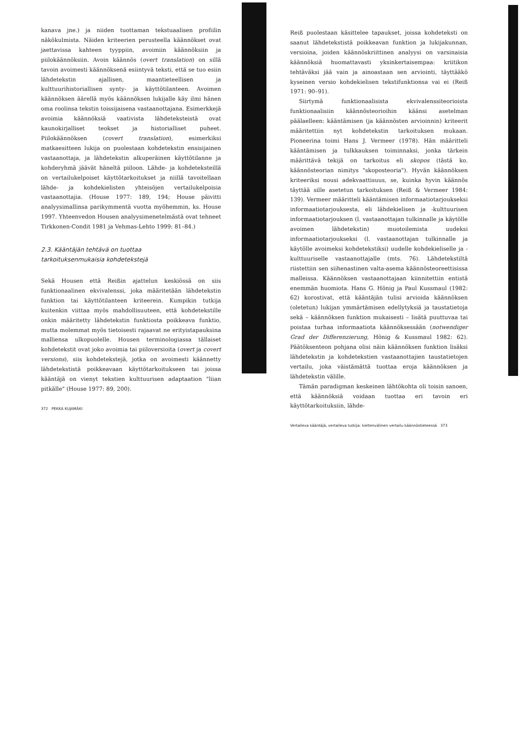kanava jne.) ja niiden tuottaman tekstuaalisen profiilin näkökulmista. Näiden kriteerien perusteella käännökset ovat jaettavissa kahteen tyyppiin, avoimiin käännöksiin ja piilokäännöksiin. Avoin käännös (overt translation) on sillä tavoin avoimesti käännöksenä esiintyvä teksti, että se tuo esiin lähdetekstin ajallisen, maantieteellisen ja kulttuurihistoriallisen synty- ja käyttötilanteen. Avoimen käännöksen äärellä myös käännöksen lukijalle käy ilmi hänen oma roolinsa tekstin toissijaisena vastaanottajana. Esimerkkejä avoimia käännöksiä vaativista lähdeteksteistä ovat kaunokirjalliset teokset ja historialliset puheet. Piilokäännöksen (covert translation), esimerkiksi matkaesitteen lukija on puolestaan kohdetekstin ensisijainen vastaanottaja, ja lähdetekstin alkuperäinen käyttötilanne ja kohderyhmä jäävät häneltä piiloon. Lähde- ja kohdeteksteillä on vertailukelpoiset käyttötarkoitukset ja niillä tavoitellaan lähde- ja kohdekielisten yhteisöjen vertailukelpoisia vastaanottajia. (House 1977: 189, 194; House päivitti analyysimallinsa parikymmentä vuotta myöhemmin, ks. House 1997. Yhteenvedon Housen analyysimenetelmästä ovat tehneet Tirkkonen-Condit 1981 ja Vehmas-Lehto 1999: 81–84.)
2.3. Kääntäjän tehtävä on tuottaa
tarkoituksenmukaisia kohdetekstejä
Sekä Housen että Reißin ajattelun keskiössä on siis funktionaalinen ekvivalenssi, joka määritetään lähdetekstin funktion tai käyttötilanteen kriteerein. Kumpikin tutkija kuitenkin viittaa myös mahdollisuuteen, että kohdetekstille onkin määritetty lähdetekstin funktiosta poikkeava funktio, mutta molemmat myös tietoisesti rajaavat ne erityistapauksina malliensa ulkopuolelle. Housen terminologiassa tällaiset kohdetekstit ovat joko avoimia tai piiloversioita (overt ja covert versions), siis kohdetekstejä, jotka on avoimesti käännetty lähdetekstistä poikkeavaan käyttötarkoitukseen tai joissa kääntäjä on vienyt tekstien kulttuurisen adaptaation "liian pitkälle" (House 1977: 89, 200).
372 PEKKA KUJAMÄKI
Reiß puolestaan käsittelee tapaukset, joissa kohdeteksti on saanut lähdetekstistä poikkeavan funktion ja lukijakunnan, versioina, joiden käännöskriittinen analyysi on varsinaisia käännöksiä huomattavasti yksinkertaisempaa: kriitikon tehtäväksi jää vain ja ainoastaan sen arviointi, täyttääkö kyseinen versio kohdekielisen tekstifunktionsa vai ei (Reiß 1971: 90–91).
Siirtymä funktionaalisista ekvivalenssiteorioista funktionaalisiin käännösteorioihin käänsi asetelman päälaelleen: kääntämisen (ja käännösten arvioinnin) kriteerit määritettiin nyt kohdetekstin tarkoituksen mukaan. Pioneerina toimi Hans J. Vermeer (1978). Hän määritteli kääntämisen ja tulkkauksen toiminnaksi, jonka tärkein määrittävä tekijä on tarkoitus eli skopos (tästä ko. käännösteorian nimitys "skoposteoria"). Hyvän käännöksen kriteeriksi nousi adekvaattisuus, se, kuinka hyvin käännös täyttää sille asetetun tarkoituksen (Reiß & Vermeer 1984: 139). Vermeer määritteli kääntämisen informaatiotarjoukseksi informaatiotarjouksesta, eli lähdekielisen ja -kulttuurisen informaatiotarjouksen (l. vastaanottajan tulkinnalle ja käytölle avoimen lähdetekstin) muotoilemista uudeksi informaatiotarjoukseksi (l. vastaanottajan tulkinnalle ja käytölle avoimeksi kohdetekstiksi) uudelle kohdekieliselle ja -kulttuuriselle vastaanottajalle (mts. 76). Lähdetekstiltä riistettiin sen siihenastinen valta-asema käännösteoreettisissa malleissa. Käännöksen vastaanottajaan kiinnitettiin entistä enemmän huomiota. Hans G. Hönig ja Paul Kussmaul (1982: 62) korostivat, että kääntäjän tulisi arvioida käännöksen (oletetun) lukijan ymmärtämisen edellytyksiä ja taustatietoja sekä – käännöksen funktion mukaisesti – lisätä puuttuvaa tai poistaa turhaa informaatiota käännöksessään (notwendiger Grad der Differenzierung, Hönig & Kussmaul 1982: 62). Päätöksenteon pohjana olisi näin käännöksen funktion lisäksi lähdetekstin ja kohdetekstien vastaanottajien taustatietojen vertailu, joka väistämättä tuottaa eroja käännöksen ja lähdetekstin välille.
Tämän paradigman keskeinen lähtökohta oli toisin sanoen, että käännöksiä voidaan tuottaa eri tavoin eri käyttötarkoituksiin, lähde-
Vertaileva kääntäjä, vertaileva tutkija: kieltenvälinen vertailu käännöstieteessä 373